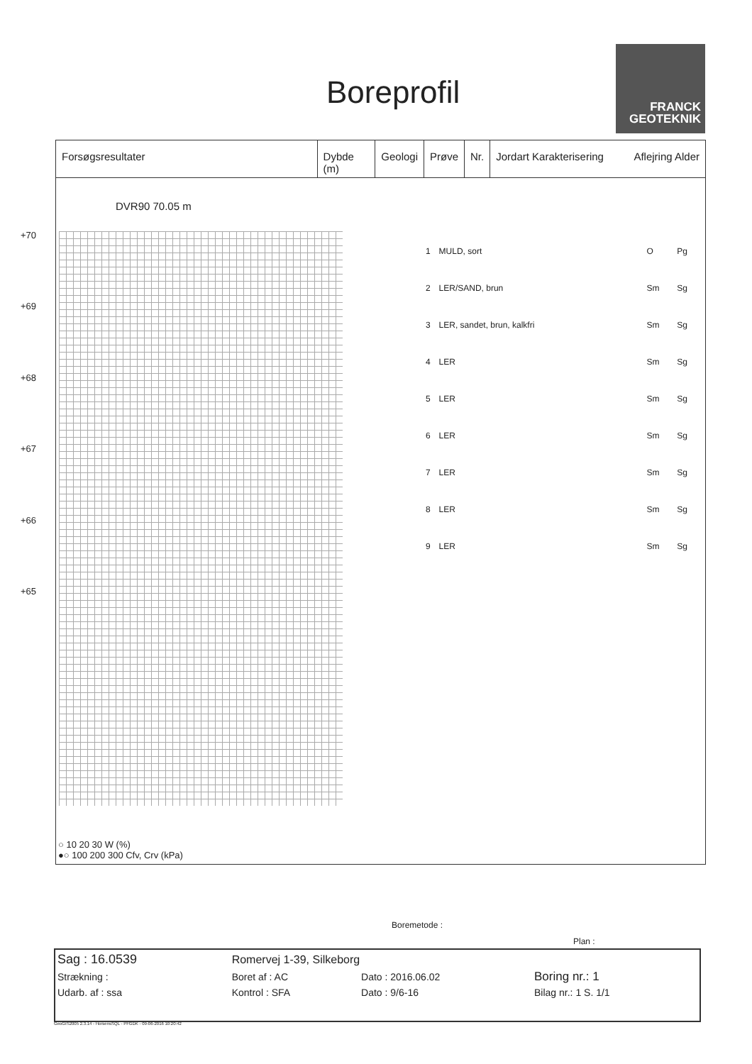Boreprofil
FRANCK
GEOTEKNIK
Forsøgsresultater Dybde (m) Geologi Prøve Nr. Jordart Karakterisering Aflejring Alder
+70
+69
+68
+67
+66
+65
| 1 | MULD, sort | O | Pg |
| 2 | LER/SAND, brun | Sm | Sg |
| 3 | LER, sandet, brun, kalkfri | Sm | Sg |
| 4 | LER | Sm | Sg |
| 5 | LER | Sm | Sg |
| 6 | LER | Sm | Sg |
| 7 | LER | Sm | Sg |
| 8 | LER | Sm | Sg |
| 9 | LER | Sm | Sg |
DVR90 70.05 m
○ 10 20 30 W (%)
●○ 100 200 300 Cfv, Crv (kPa)
Boremetode :
Plan :
| Sag : 16.0539 | Romervej 1-39, Silkeborg | | |
| Strækning : | Boret af : AC | Dato : 2016.06.02 | Boring nr.: 1 |
| Udarb. af : ssa | Kontrol : SFA | Dato : 9/6-16 | Bilag nr.: 1 S. 1/1 |
GeoGIS2005 2.3.14 - HorsensSQL - PFGDK - 09-06-2016 10:20:42